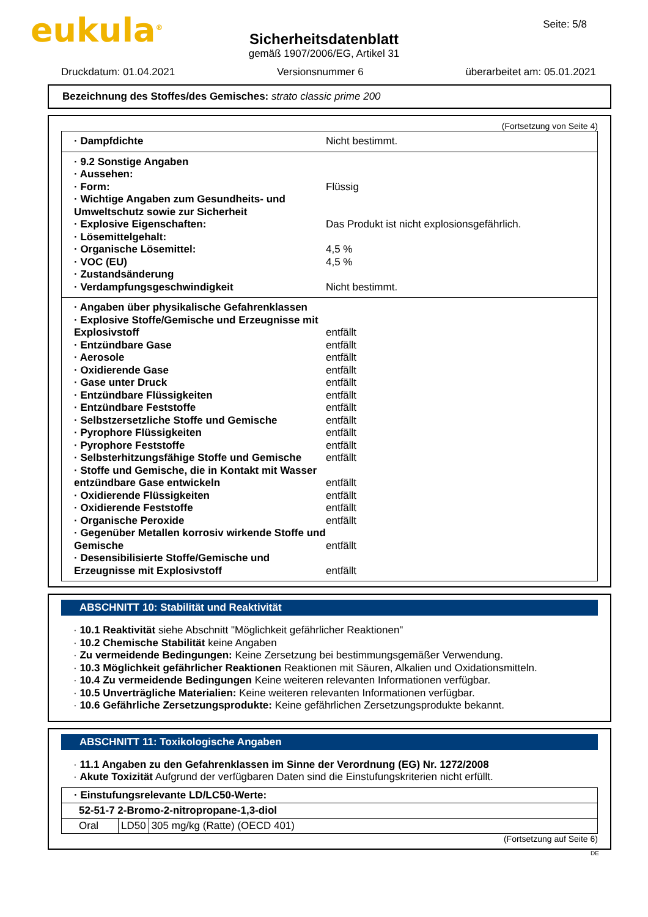eukula<sup>®</sup> Seite: 5/8
Sicherheitsdatenblatt
gemäß 1907/2006/EG, Artikel 31
Druckdatum: 01.04.2021 Versionsnummer 6 überarbeitet am: 05.01.2021
Bezeichnung des Stoffes/des Gemisches: strato classic prime 200
(Fortsetzung von Seite 4)
· Dampfdichte Nicht bestimmt.
· 9.2 Sonstige Angaben
· Aussehen:
· Form: Flüssig
· Wichtige Angaben zum Gesundheits- und Umweltschutz sowie zur Sicherheit
· Explosive Eigenschaften: Das Produkt ist nicht explosionsgefährlich.
· Lösemittelgehalt:
· Organische Lösemittel: 4,5 %
· VOC (EU) 4,5 %
· Zustandsänderung
· Verdampfungsgeschwindigkeit Nicht bestimmt.
· Angaben über physikalische Gefahrenklassen
· Explosive Stoffe/Gemische und Erzeugnisse mit Explosivstoff entfällt
· Entzündbare Gase entfällt
· Aerosole entfällt
· Oxidierende Gase entfällt
· Gase unter Druck entfällt
· Entzündbare Flüssigkeiten entfällt
· Entzündbare Feststoffe entfällt
· Selbstzersetzliche Stoffe und Gemische entfällt
· Pyrophore Flüssigkeiten entfällt
· Pyrophore Feststoffe entfällt
· Selbsterhitzungsfähige Stoffe und Gemische entfällt
· Stoffe und Gemische, die in Kontakt mit Wasser entzündbare Gase entwickeln entfällt
· Oxidierende Flüssigkeiten entfällt
· Oxidierende Feststoffe entfällt
· Organische Peroxide entfällt
· Gegenüber Metallen korrosiv wirkende Stoffe und Gemische entfällt
· Desensibilisierte Stoffe/Gemische und Erzeugnisse mit Explosivstoff entfällt
ABSCHNITT 10: Stabilität und Reaktivität
· 10.1 Reaktivität siehe Abschnitt "Möglichkeit gefährlicher Reaktionen"
· 10.2 Chemische Stabilität keine Angaben
· Zu vermeidende Bedingungen: Keine Zersetzung bei bestimmungsgemäßer Verwendung.
· 10.3 Möglichkeit gefährlicher Reaktionen Reaktionen mit Säuren, Alkalien und Oxidationsmitteln.
· 10.4 Zu vermeidende Bedingungen Keine weiteren relevanten Informationen verfügbar.
· 10.5 Unverträgliche Materialien: Keine weiteren relevanten Informationen verfügbar.
· 10.6 Gefährliche Zersetzungsprodukte: Keine gefährlichen Zersetzungsprodukte bekannt.
ABSCHNITT 11: Toxikologische Angaben
· 11.1 Angaben zu den Gefahrenklassen im Sinne der Verordnung (EG) Nr. 1272/2008
· Akute Toxizität Aufgrund der verfügbaren Daten sind die Einstufungskriterien nicht erfüllt.
| · Einstufungsrelevante LD/LC50-Werte: | | |
| 52-51-7 2-Bromo-2-nitropropane-1,3-diol | | |
| Oral | LD50 | 305 mg/kg (Ratte) (OECD 401) |
(Fortsetzung auf Seite 6)
DE